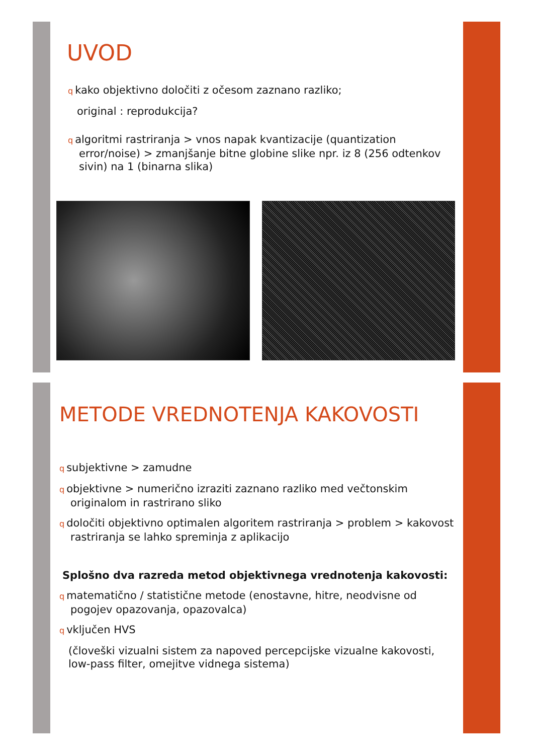UVOD
qkako objektivno določiti z očesom zaznano razliko;
original : reprodukcija?
qalgoritmi rastriranja > vnos napak kvantizacije (quantization error/noise) > zmanjšanje bitne globine slike npr. iz 8 (256 odtenkov sivin) na 1 (binarna slika)
METODE VREDNOTENJA KAKOVOSTI
qsubjektivne > zamudne
qobjektivne > numerično izraziti zaznano razliko med večtonskim originalom in rastrirano sliko
qdoločiti objektivno optimalen algoritem rastriranja > problem > kakovost rastriranja se lahko spreminja z aplikacijo
Splošno dva razreda metod objektivnega vrednotenja kakovosti:
qmatematično / statistične metode (enostavne, hitre, neodvisne od pogojev opazovanja, opazovalca)
qvključen HVS
(človeški vizualni sistem za napoved percepcijske vizualne kakovosti, low-pass filter, omejitve vidnega sistema)